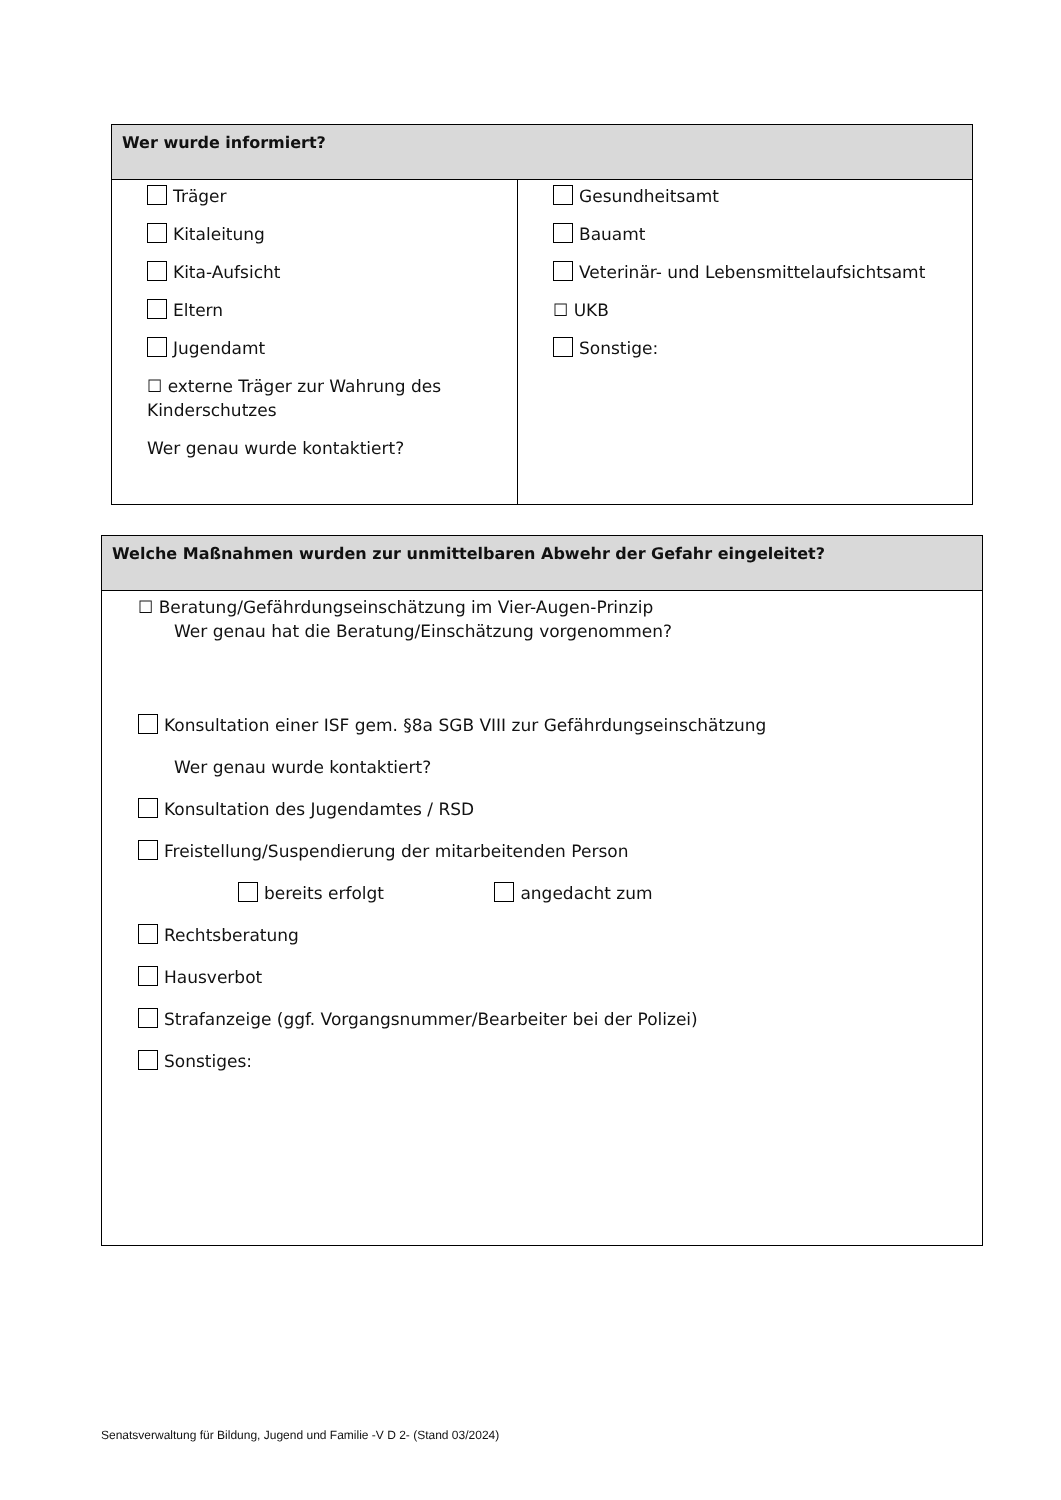| Wer wurde informiert? | |
| --- | --- |
| Träger Kitaleitung Kita-Aufsicht Eltern Jugendamt ☐ externe Träger zur Wahrung des Kinderschutzes Wer genau wurde kontaktiert? | Gesundheitsamt Bauamt Veterinär- und Lebensmittelaufsichtsamt ☐ UKB Sonstige: |
| Welche Maßnahmen wurden zur unmittelbaren Abwehr der Gefahr eingeleitet? |
| --- |
| ☐ Beratung/Gefährdungseinschätzung im Vier-Augen-Prinzip Wer genau hat die Beratung/Einschätzung vorgenommen? Konsultation einer ISF gem. §8a SGB VIII zur Gefährdungseinschätzung Wer genau wurde kontaktiert? Konsultation des Jugendamtes / RSD Freistellung/Suspendierung der mitarbeitenden Person bereits erfolgt angedacht zum Rechtsberatung Hausverbot Strafanzeige (ggf. Vorgangsnummer/Bearbeiter bei der Polizei) Sonstiges: |
Senatsverwaltung für Bildung, Jugend und Familie -V D 2- (Stand 03/2024)